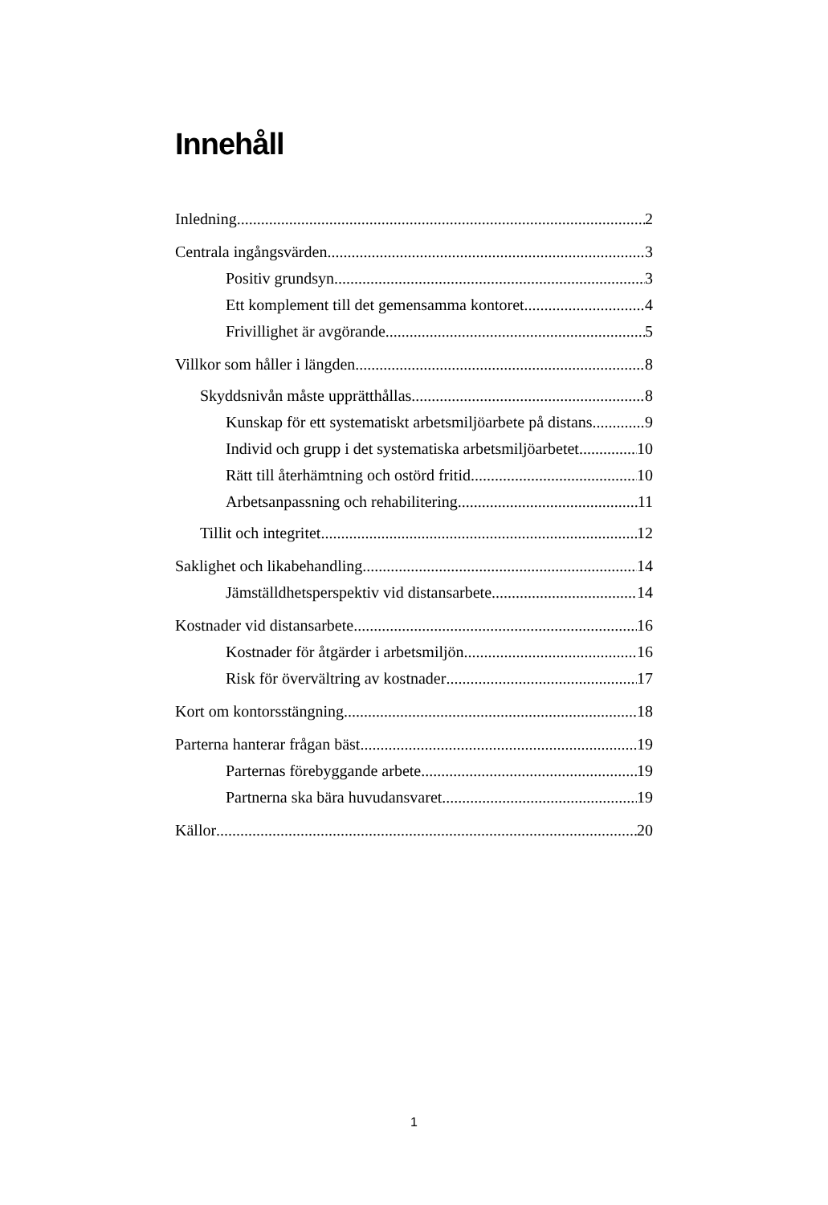Innehåll
Inledning 2
Centrala ingångsvärden 3
Positiv grundsyn 3
Ett komplement till det gemensamma kontoret 4
Frivillighet är avgörande 5
Villkor som håller i längden 8
Skyddsnivån måste upprätthållas 8
Kunskap för ett systematiskt arbetsmiljöarbete på distans 9
Individ och grupp i det systematiska arbetsmiljöarbetet 10
Rätt till återhämtning och ostörd fritid 10
Arbetsanpassning och rehabilitering 11
Tillit och integritet 12
Saklighet och likabehandling 14
Jämställdhetsperspektiv vid distansarbete 14
Kostnader vid distansarbete 16
Kostnader för åtgärder i arbetsmiljön 16
Risk för övervältring av kostnader 17
Kort om kontorsstängning 18
Parterna hanterar frågan bäst 19
Parternas förebyggande arbete 19
Partnerna ska bära huvudansvaret 19
Källor 20
1